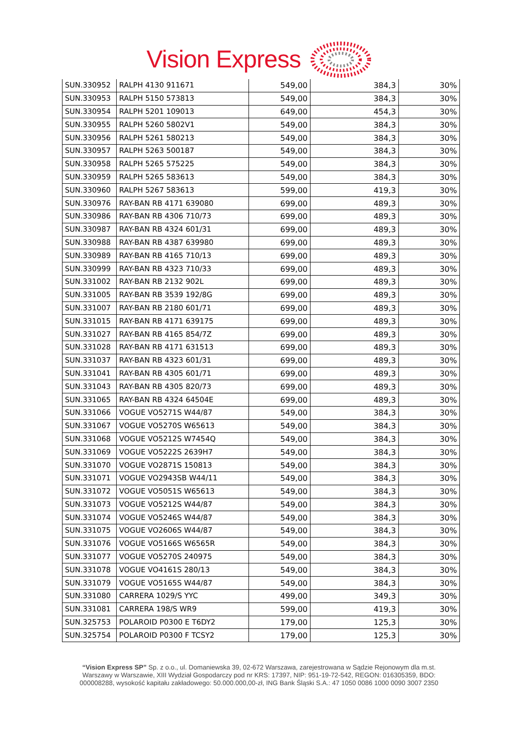Vision Express
| SUN.330952 | RALPH 4130 911671 | 549,00 | 384,3 | 30% |
| SUN.330953 | RALPH 5150 573813 | 549,00 | 384,3 | 30% |
| SUN.330954 | RALPH 5201 109013 | 649,00 | 454,3 | 30% |
| SUN.330955 | RALPH 5260 5802V1 | 549,00 | 384,3 | 30% |
| SUN.330956 | RALPH 5261 580213 | 549,00 | 384,3 | 30% |
| SUN.330957 | RALPH 5263 500187 | 549,00 | 384,3 | 30% |
| SUN.330958 | RALPH 5265 575225 | 549,00 | 384,3 | 30% |
| SUN.330959 | RALPH 5265 583613 | 549,00 | 384,3 | 30% |
| SUN.330960 | RALPH 5267 583613 | 599,00 | 419,3 | 30% |
| SUN.330976 | RAY-BAN RB 4171 639080 | 699,00 | 489,3 | 30% |
| SUN.330986 | RAY-BAN RB 4306 710/73 | 699,00 | 489,3 | 30% |
| SUN.330987 | RAY-BAN RB 4324 601/31 | 699,00 | 489,3 | 30% |
| SUN.330988 | RAY-BAN RB 4387 639980 | 699,00 | 489,3 | 30% |
| SUN.330989 | RAY-BAN RB 4165 710/13 | 699,00 | 489,3 | 30% |
| SUN.330999 | RAY-BAN RB 4323 710/33 | 699,00 | 489,3 | 30% |
| SUN.331002 | RAY-BAN RB 2132 902L | 699,00 | 489,3 | 30% |
| SUN.331005 | RAY-BAN RB 3539 192/8G | 699,00 | 489,3 | 30% |
| SUN.331007 | RAY-BAN RB 2180 601/71 | 699,00 | 489,3 | 30% |
| SUN.331015 | RAY-BAN RB 4171 639175 | 699,00 | 489,3 | 30% |
| SUN.331027 | RAY-BAN RB 4165 854/7Z | 699,00 | 489,3 | 30% |
| SUN.331028 | RAY-BAN RB 4171 631513 | 699,00 | 489,3 | 30% |
| SUN.331037 | RAY-BAN RB 4323 601/31 | 699,00 | 489,3 | 30% |
| SUN.331041 | RAY-BAN RB 4305 601/71 | 699,00 | 489,3 | 30% |
| SUN.331043 | RAY-BAN RB 4305 820/73 | 699,00 | 489,3 | 30% |
| SUN.331065 | RAY-BAN RB 4324 64504E | 699,00 | 489,3 | 30% |
| SUN.331066 | VOGUE VO5271S W44/87 | 549,00 | 384,3 | 30% |
| SUN.331067 | VOGUE VO5270S W65613 | 549,00 | 384,3 | 30% |
| SUN.331068 | VOGUE VO5212S W7454Q | 549,00 | 384,3 | 30% |
| SUN.331069 | VOGUE VO5222S 2639H7 | 549,00 | 384,3 | 30% |
| SUN.331070 | VOGUE VO2871S 150813 | 549,00 | 384,3 | 30% |
| SUN.331071 | VOGUE VO2943SB W44/11 | 549,00 | 384,3 | 30% |
| SUN.331072 | VOGUE VO5051S W65613 | 549,00 | 384,3 | 30% |
| SUN.331073 | VOGUE VO5212S W44/87 | 549,00 | 384,3 | 30% |
| SUN.331074 | VOGUE VO5246S W44/87 | 549,00 | 384,3 | 30% |
| SUN.331075 | VOGUE VO2606S W44/87 | 549,00 | 384,3 | 30% |
| SUN.331076 | VOGUE VO5166S W6565R | 549,00 | 384,3 | 30% |
| SUN.331077 | VOGUE VO5270S 240975 | 549,00 | 384,3 | 30% |
| SUN.331078 | VOGUE VO4161S 280/13 | 549,00 | 384,3 | 30% |
| SUN.331079 | VOGUE VO5165S W44/87 | 549,00 | 384,3 | 30% |
| SUN.331080 | CARRERA 1029/S YYC | 499,00 | 349,3 | 30% |
| SUN.331081 | CARRERA 198/S WR9 | 599,00 | 419,3 | 30% |
| SUN.325753 | POLAROID P0300 E T6DY2 | 179,00 | 125,3 | 30% |
| SUN.325754 | POLAROID P0300 F TCSY2 | 179,00 | 125,3 | 30% |
“Vision Express SP” Sp. z o.o., ul. Domaniewska 39, 02-672 Warszawa, zarejestrowana w Sądzie Rejonowym dla m.st. Warszawy w Warszawie, XIII Wydział Gospodarczy pod nr KRS: 17397, NIP: 951-19-72-542, REGON: 016305359, BDO: 000008288, wysokość kapitału zakładowego: 50.000.000,00-zł, ING Bank Śląski S.A.: 47 1050 0086 1000 0090 3007 2350